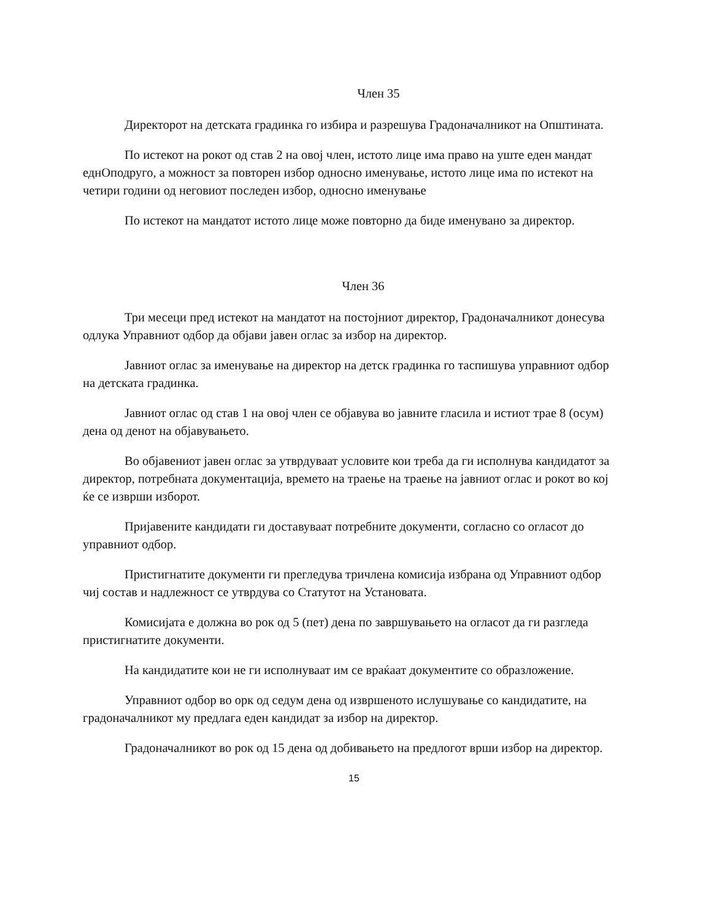Член 35
Директорот на детската градинка го избира и разрешува Градоначалникот на Општината.
По истекот на рокот од став 2 на овој член, истото лице има право на уште еден мандат еднОподруго, а можност за повторен избор односно именување, истото лице има по истекот на четири години од неговиот последен избор, односно именување
По истекот на мандатот истото лице може повторно да биде именувано за директор.
Член 36
Три месеци пред истекот на мандатот на постојниот директор, Градоначалникот донесува одлука Управниот одбор да објави јавен оглас за избор на директор.
Јавниот оглас за именување на директор на детск градинка го таспишува управниот одбор на детската градинка.
Јавниот оглас од став 1 на овој член се објавува во јавните гласила и истиот трае 8 (осум) дена од денот на објавувањето.
Во објавениот јавен оглас за утврдуваат условите кои треба да ги исполнува кандидатот за директор, потребната документација, времето на траење на траење на јавниот оглас и рокот во кој ќе се изврши изборот.
Пријавените кандидати ги доставуваат потребните документи, согласно со огласот до управниот одбор.
Пристигнатите документи ги прегледува тричлена комисија избрана од Управниот одбор чиј состав и надлежност се утврдува со Статутот на Установата.
Комисијата е должна во рок од 5 (пет) дена по завршувањето на огласот да ги разгледа пристигнатите документи.
На кандидатите кои не ги исполнуваат им се враќаат документите со образложение.
Управниот одбор во орк од седум дена од извршеното ислушување со кандидатите, на градоначалникот му предлага еден кандидат за избор на директор.
Градоначалникот во рок од 15 дена од добивањето на предлогот врши избор на директор.
15